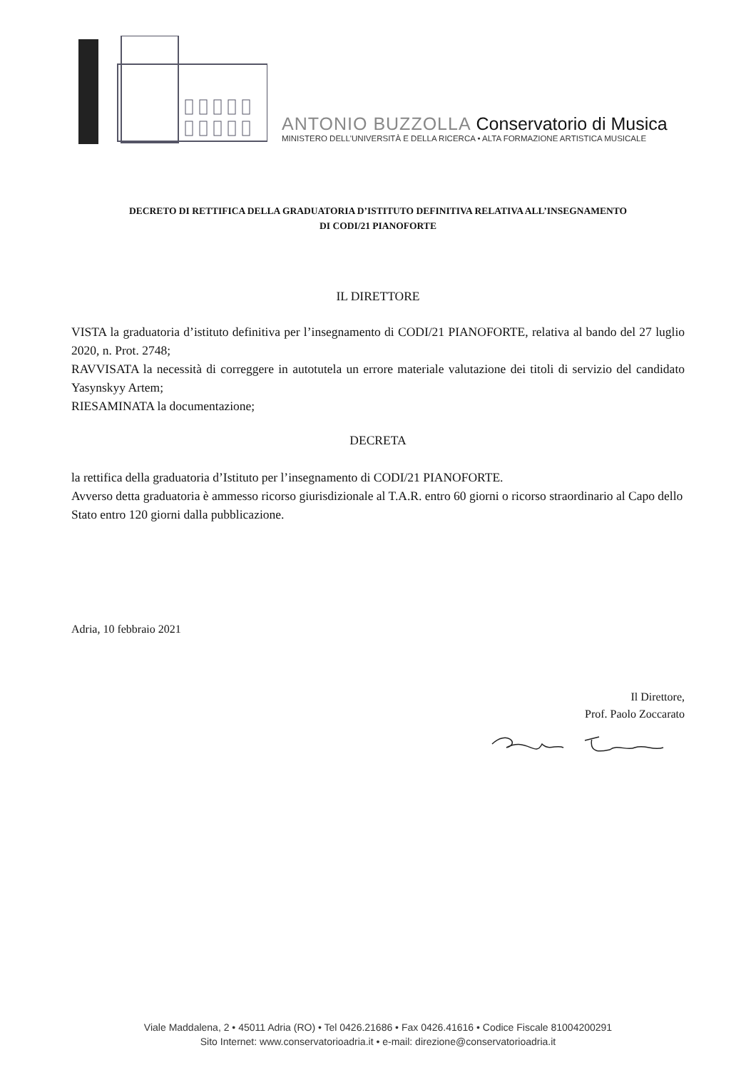ANTONIO BUZZOLLA Conservatorio di Musica
MINISTERO DELL'UNIVERSITÀ E DELLA RICERCA • ALTA FORMAZIONE ARTISTICA MUSICALE
DECRETO DI RETTIFICA DELLA GRADUATORIA D’ISTITUTO DEFINITIVA RELATIVA ALL’INSEGNAMENTO
DI CODI/21 PIANOFORTE
IL DIRETTORE
VISTA la graduatoria d’istituto definitiva per l’insegnamento di CODI/21 PIANOFORTE, relativa al bando del 27 luglio 2020, n. Prot. 2748;
RAVVISATA la necessità di correggere in autotutela un errore materiale valutazione dei titoli di servizio del candidato Yasynskyy Artem;
RIESAMINATA la documentazione;
DECRETA
la rettifica della graduatoria d’Istituto per l’insegnamento di CODI/21 PIANOFORTE.
Avverso detta graduatoria è ammesso ricorso giurisdizionale al T.A.R. entro 60 giorni o ricorso straordinario al Capo dello Stato entro 120 giorni dalla pubblicazione.
Adria, 10 febbraio 2021
Il Direttore,
Prof. Paolo Zoccarato
Viale Maddalena, 2 • 45011 Adria (RO) • Tel 0426.21686 • Fax 0426.41616 • Codice Fiscale 81004200291
Sito Internet: www.conservatorioadria.it • e-mail: direzione@conservatorioadria.it